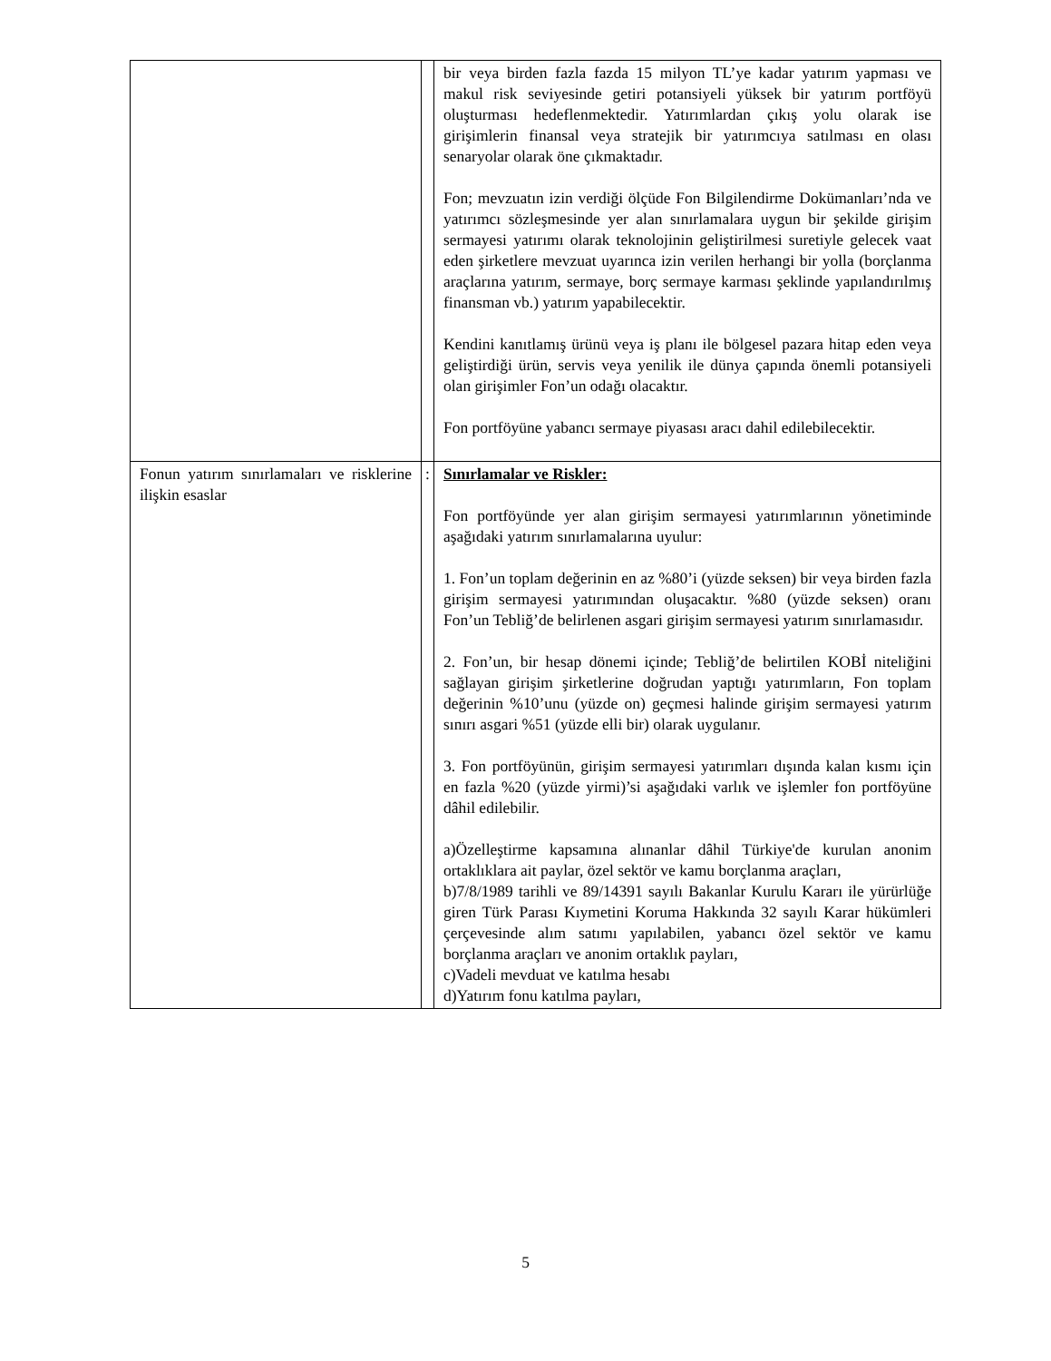| | | bir veya birden fazla fazda 15 milyon TL’ye kadar yatırım yapması ve makul risk seviyesinde getiri potansiyeli yüksek bir yatırım portföyü oluşturması hedeflenmektedir. Yatırımlardan çıkış yolu olarak ise girişimlerin finansal veya stratejik bir yatırımcıya satılması en olası senaryolar olarak öne çıkmaktadır. Fon; mevzuatın izin verdiği ölçüde Fon Bilgilendirme Dokümanları’nda ve yatırımcı sözleşmesinde yer alan sınırlamalara uygun bir şekilde girişim sermayesi yatırımı olarak teknolojinin geliştirilmesi suretiyle gelecek vaat eden şirketlere mevzuat uyarınca izin verilen herhangi bir yolla (borçlanma araçlarına yatırım, sermaye, borç sermaye karması şeklinde yapılandırılmış finansman vb.) yatırım yapabilecektir. Kendini kanıtlamış ürünü veya iş planı ile bölgesel pazara hitap eden veya geliştirdiği ürün, servis veya yenilik ile dünya çapında önemli potansiyeli olan girişimler Fon’un odağı olacaktır. Fon portföyüne yabancı sermaye piyasası aracı dahil edilebilecektir. |
| Fonun yatırım sınırlamaları ve risklerine ilişkin esaslar | : | Sınırlamalar ve Riskler: Fon portföyünde yer alan girişim sermayesi yatırımlarının yönetiminde aşağıdaki yatırım sınırlamalarına uyulur: 1. Fon’un toplam değerinin en az %80’i (yüzde seksen) bir veya birden fazla girişim sermayesi yatırımından oluşacaktır. %80 (yüzde seksen) oranı Fon’un Tebliğ’de belirlenen asgari girişim sermayesi yatırım sınırlamasıdır. 2. Fon’un, bir hesap dönemi içinde; Tebliğ’de belirtilen KOBİ niteliğini sağlayan girişim şirketlerine doğrudan yaptığı yatırımların, Fon toplam değerinin %10’unu (yüzde on) geçmesi halinde girişim sermayesi yatırım sınırı asgari %51 (yüzde elli bir) olarak uygulanır. 3. Fon portföyünün, girişim sermayesi yatırımları dışında kalan kısmı için en fazla %20 (yüzde yirmi)’si aşağıdaki varlık ve işlemler fon portföyüne dâhil edilebilir. a)Özelleştirme kapsamına alınanlar dâhil Türkiye'de kurulan anonim ortaklıklara ait paylar, özel sektör ve kamu borçlanma araçları, b)7/8/1989 tarihli ve 89/14391 sayılı Bakanlar Kurulu Kararı ile yürürlüğe giren Türk Parası Kıymetini Koruma Hakkında 32 sayılı Karar hükümleri çerçevesinde alım satımı yapılabilen, yabancı özel sektör ve kamu borçlanma araçları ve anonim ortaklık payları, c)Vadeli mevduat ve katılma hesabı d)Yatırım fonu katılma payları, |
5